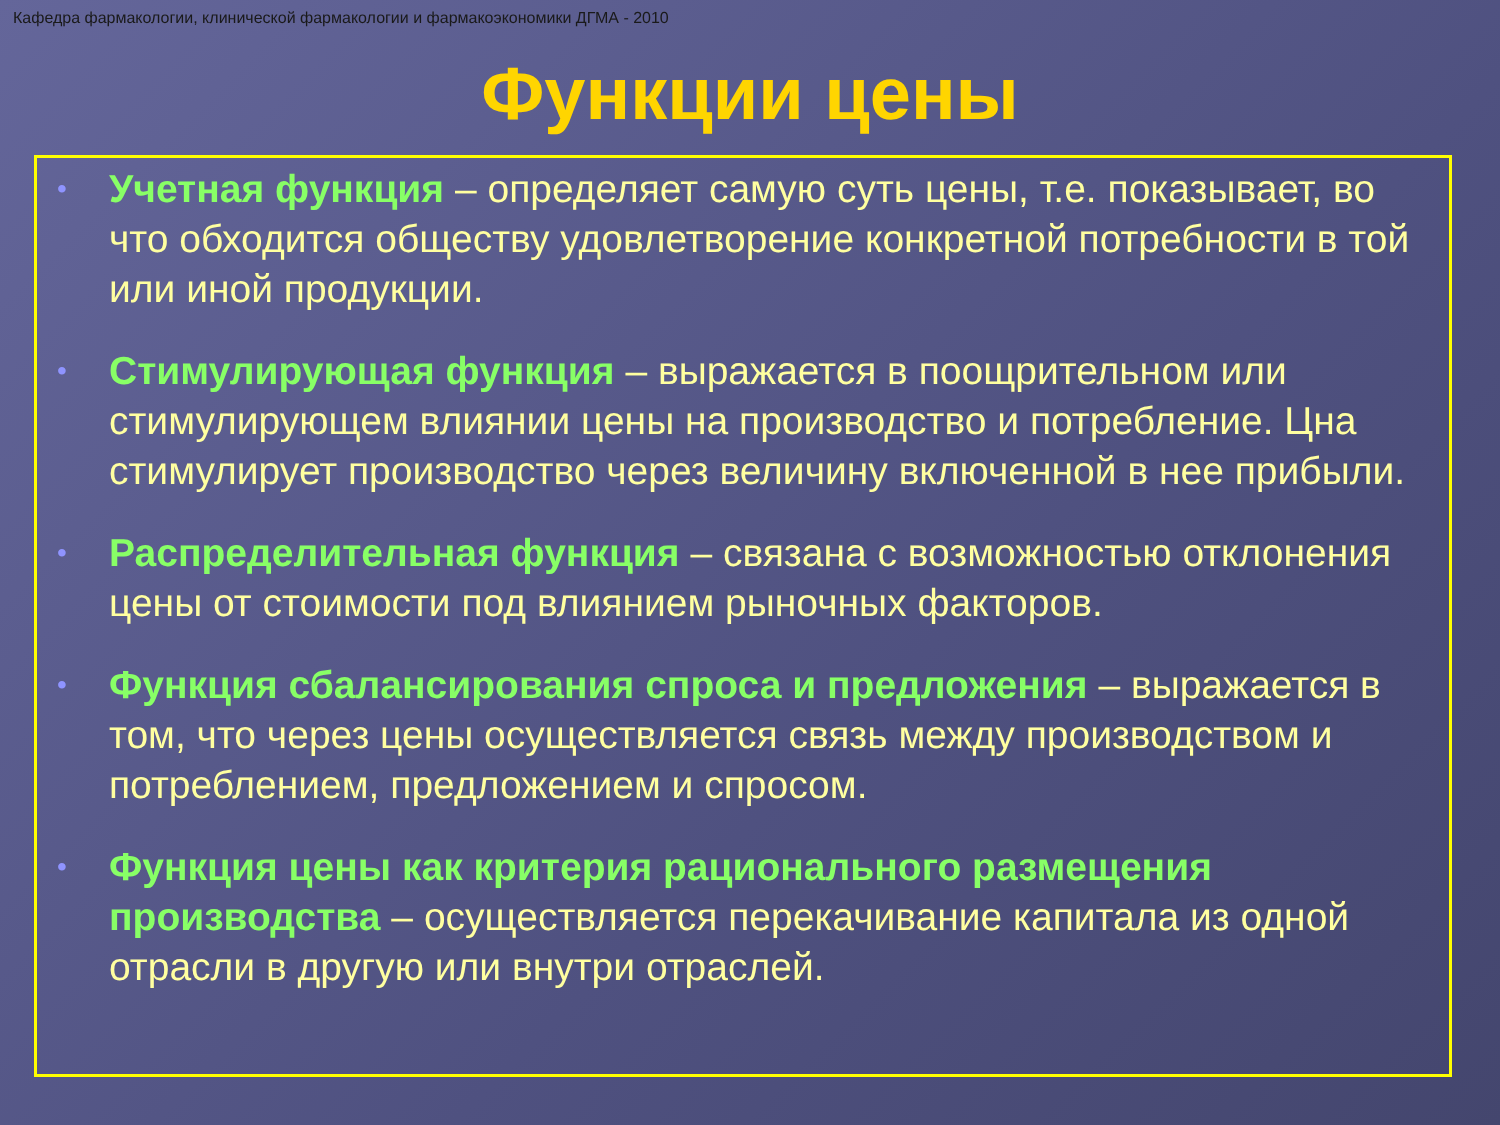Кафедра фармакологии, клинической фармакологии и фармакоэкономики ДГМА - 2010
Функции цены
• Учетная функция – определяет самую суть цены, т.е. показывает, во что обходится обществу удовлетворение конкретной потребности в той или иной продукции.
• Стимулирующая функция – выражается в поощрительном или стимулирующем влиянии цены на производство и потребление. Цна стимулирует производство через величину включенной в нее прибыли.
• Распределительная функция – связана с возможностью отклонения цены от стоимости под влиянием рыночных факторов.
• Функция сбалансирования спроса и предложения – выражается в том, что через цены осуществляется связь между производством и потреблением, предложением и спросом.
• Функция цены как критерия рационального размещения производства – осуществляется перекачивание капитала из одной отрасли в другую или внутри отраслей.